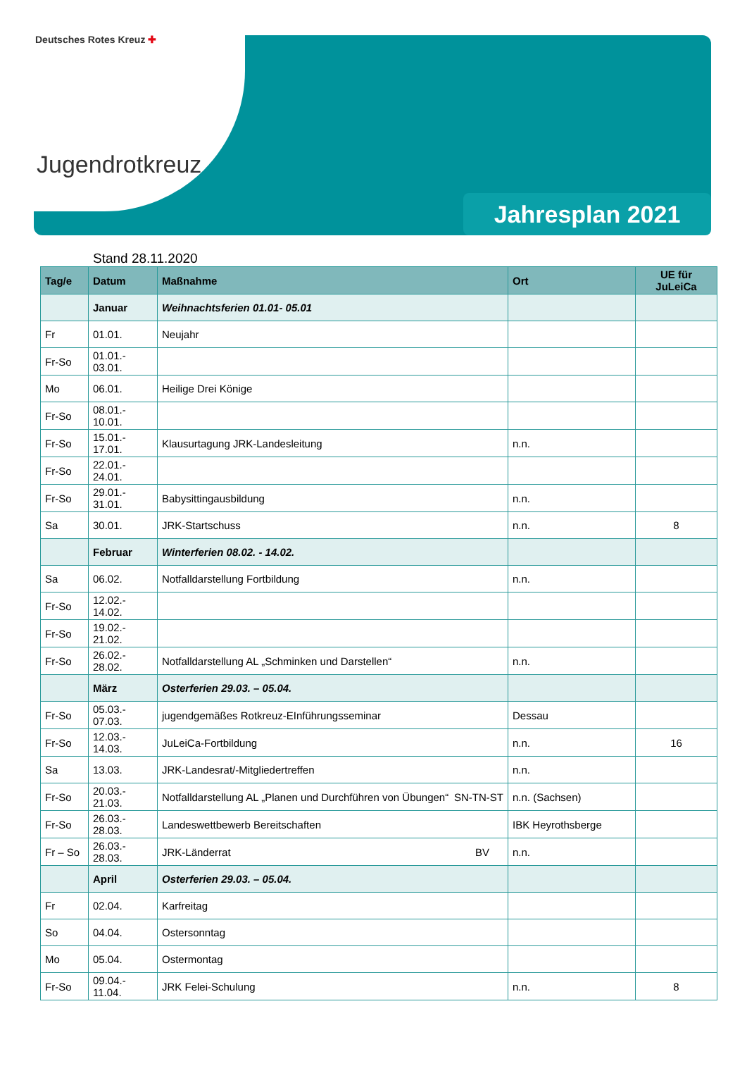Deutsches Rotes Kreuz ✚
Jugendrotkreuz
Jahresplan 2021
Stand 28.11.2020
| Tag/e | Datum | Maßnahme | Ort | UE für JuLeiCa |
| --- | --- | --- | --- | --- |
| | Januar | Weihnachtsferien 01.01- 05.01 | | |
| Fr | 01.01. | Neujahr | | |
| Fr-So | 01.01.- 03.01. | | | |
| Mo | 06.01. | Heilige Drei Könige | | |
| Fr-So | 08.01.- 10.01. | | | |
| Fr-So | 15.01.- 17.01. | Klausurtagung JRK-Landesleitung | n.n. | |
| Fr-So | 22.01.- 24.01. | | | |
| Fr-So | 29.01.- 31.01. | Babysittingausbildung | n.n. | |
| Sa | 30.01. | JRK-Startschuss | n.n. | 8 |
| | Februar | Winterferien 08.02. - 14.02. | | |
| Sa | 06.02. | Notfalldarstellung Fortbildung | n.n. | |
| Fr-So | 12.02.- 14.02. | | | |
| Fr-So | 19.02.- 21.02. | | | |
| Fr-So | 26.02.- 28.02. | Notfalldarstellung AL „Schminken und Darstellen“ | n.n. | |
| | März | Osterferien 29.03. – 05.04. | | |
| Fr-So | 05.03.- 07.03. | jugendgemäßes Rotkreuz-EInführungsseminar | Dessau | |
| Fr-So | 12.03.- 14.03. | JuLeiCa-Fortbildung | n.n. | 16 |
| Sa | 13.03. | JRK-Landesrat/-Mitgliedertreffen | n.n. | |
| Fr-So | 20.03.- 21.03. | Notfalldarstellung AL „Planen und Durchführen von Übungen“ SN-TN-ST | n.n. (Sachsen) | |
| Fr-So | 26.03.- 28.03. | Landeswettbewerb Bereitschaften | IBK Heyrothsberge | |
| Fr – So | 26.03.- 28.03. | JRK-Länderrat BV | n.n. | |
| | April | Osterferien 29.03. – 05.04. | | |
| Fr | 02.04. | Karfreitag | | |
| So | 04.04. | Ostersonntag | | |
| Mo | 05.04. | Ostermontag | | |
| Fr-So | 09.04.- 11.04. | JRK Felei-Schulung | n.n. | 8 |